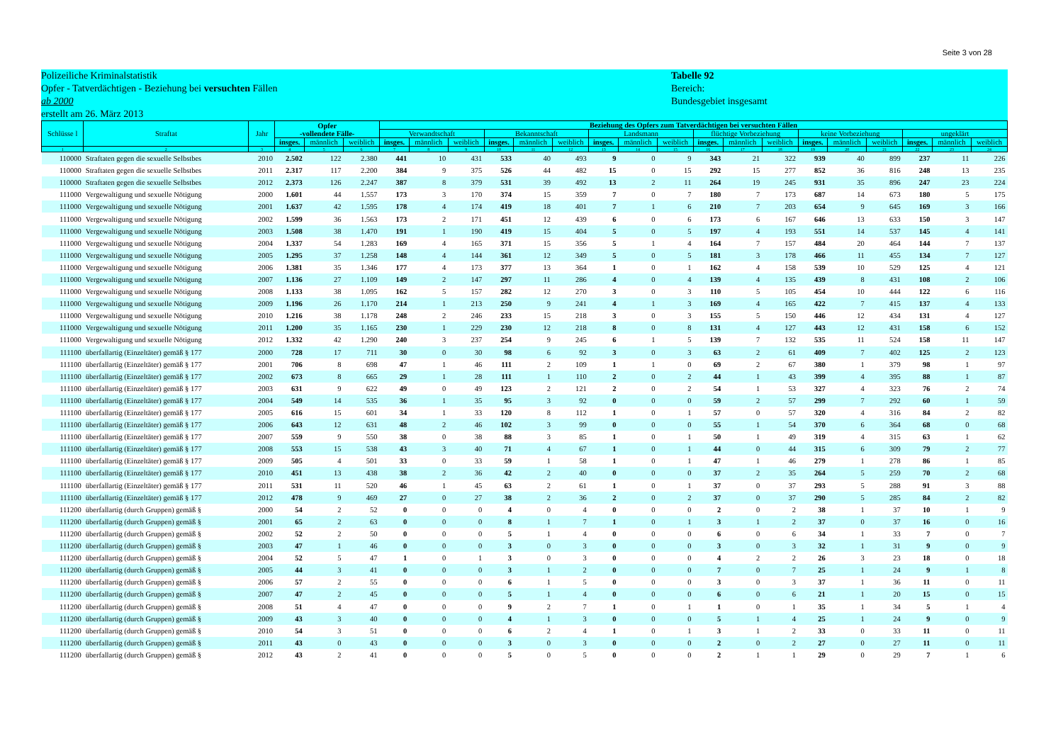Seite 3 von 28
Polizeiliche Kriminalstatistik
Opfer - Tatverdächtigen - Beziehung bei versuchten Fällen
ab 2000
erstellt am 26. März 2013
Tabelle 92
Bereich:
Bundesgebiet insgesamt
| Schlüsse l | Straftat | Jahr | Opfer -vollendete Fälle- | | | Beziehung des Opfers zum Tatverdächtigen bei versuchten Fällen | | | | | | | | | | | | | | | | | |
| --- | --- | --- | --- | --- | --- | --- | --- | --- | --- | --- | --- | --- | --- | --- | --- | --- | --- | --- | --- | --- | --- | --- | --- |
| | | | | | | Verwandtschaft | | | Bekanntschaft | | | Landsmann | | | flüchtige Vorbeziehung | | | keine Vorbeziehung | | | ungeklärt | | |
| | | | insges. | männlich | weiblich | insges. | männlich | weiblich | insges. | männlich | weiblich | insges. | männlich | weiblich | insges. | männlich | weiblich | insges. | männlich | weiblich | insges. | männlich | weiblich |
| 1 | 2 | 3 | 4 | 5 | 6 | 7 | 8 | 9 | 10 | 11 | 12 | 13 | 14 | 15 | 16 | 17 | 18 | 19 | 20 | 21 | 22 | 23 | 24 |
| 110000 | Straftaten gegen die sexuelle Selbstbes | 2010 | 2.502 | 122 | 2.380 | 441 | 10 | 431 | 533 | 40 | 493 | 9 | 0 | 9 | 343 | 21 | 322 | 939 | 40 | 899 | 237 | 11 | 226 |
| 110000 | Straftaten gegen die sexuelle Selbstbes | 2011 | 2.317 | 117 | 2.200 | 384 | 9 | 375 | 526 | 44 | 482 | 15 | 0 | 15 | 292 | 15 | 277 | 852 | 36 | 816 | 248 | 13 | 235 |
| 110000 | Straftaten gegen die sexuelle Selbstbes | 2012 | 2.373 | 126 | 2.247 | 387 | 8 | 379 | 531 | 39 | 492 | 13 | 2 | 11 | 264 | 19 | 245 | 931 | 35 | 896 | 247 | 23 | 224 |
| 111000 | Vergewaltigung und sexuelle Nötigung | 2000 | 1.601 | 44 | 1.557 | 173 | 3 | 170 | 374 | 15 | 359 | 7 | 0 | 7 | 180 | 7 | 173 | 687 | 14 | 673 | 180 | 5 | 175 |
| 111000 | Vergewaltigung und sexuelle Nötigung | 2001 | 1.637 | 42 | 1.595 | 178 | 4 | 174 | 419 | 18 | 401 | 7 | 1 | 6 | 210 | 7 | 203 | 654 | 9 | 645 | 169 | 3 | 166 |
| 111000 | Vergewaltigung und sexuelle Nötigung | 2002 | 1.599 | 36 | 1.563 | 173 | 2 | 171 | 451 | 12 | 439 | 6 | 0 | 6 | 173 | 6 | 167 | 646 | 13 | 633 | 150 | 3 | 147 |
| 111000 | Vergewaltigung und sexuelle Nötigung | 2003 | 1.508 | 38 | 1.470 | 191 | 1 | 190 | 419 | 15 | 404 | 5 | 0 | 5 | 197 | 4 | 193 | 551 | 14 | 537 | 145 | 4 | 141 |
| 111000 | Vergewaltigung und sexuelle Nötigung | 2004 | 1.337 | 54 | 1.283 | 169 | 4 | 165 | 371 | 15 | 356 | 5 | 1 | 4 | 164 | 7 | 157 | 484 | 20 | 464 | 144 | 7 | 137 |
| 111000 | Vergewaltigung und sexuelle Nötigung | 2005 | 1.295 | 37 | 1.258 | 148 | 4 | 144 | 361 | 12 | 349 | 5 | 0 | 5 | 181 | 3 | 178 | 466 | 11 | 455 | 134 | 7 | 127 |
| 111000 | Vergewaltigung und sexuelle Nötigung | 2006 | 1.381 | 35 | 1.346 | 177 | 4 | 173 | 377 | 13 | 364 | 1 | 0 | 1 | 162 | 4 | 158 | 539 | 10 | 529 | 125 | 4 | 121 |
| 111000 | Vergewaltigung und sexuelle Nötigung | 2007 | 1.136 | 27 | 1.109 | 149 | 2 | 147 | 297 | 11 | 286 | 4 | 0 | 4 | 139 | 4 | 135 | 439 | 8 | 431 | 108 | 2 | 106 |
| 111000 | Vergewaltigung und sexuelle Nötigung | 2008 | 1.133 | 38 | 1.095 | 162 | 5 | 157 | 282 | 12 | 270 | 3 | 0 | 3 | 110 | 5 | 105 | 454 | 10 | 444 | 122 | 6 | 116 |
| 111000 | Vergewaltigung und sexuelle Nötigung | 2009 | 1.196 | 26 | 1.170 | 214 | 1 | 213 | 250 | 9 | 241 | 4 | 1 | 3 | 169 | 4 | 165 | 422 | 7 | 415 | 137 | 4 | 133 |
| 111000 | Vergewaltigung und sexuelle Nötigung | 2010 | 1.216 | 38 | 1.178 | 248 | 2 | 246 | 233 | 15 | 218 | 3 | 0 | 3 | 155 | 5 | 150 | 446 | 12 | 434 | 131 | 4 | 127 |
| 111000 | Vergewaltigung und sexuelle Nötigung | 2011 | 1.200 | 35 | 1.165 | 230 | 1 | 229 | 230 | 12 | 218 | 8 | 0 | 8 | 131 | 4 | 127 | 443 | 12 | 431 | 158 | 6 | 152 |
| 111000 | Vergewaltigung und sexuelle Nötigung | 2012 | 1.332 | 42 | 1.290 | 240 | 3 | 237 | 254 | 9 | 245 | 6 | 1 | 5 | 139 | 7 | 132 | 535 | 11 | 524 | 158 | 11 | 147 |
| 111100 | überfallartig (Einzeltäter) gemäß § 177 | 2000 | 728 | 17 | 711 | 30 | 0 | 30 | 98 | 6 | 92 | 3 | 0 | 3 | 63 | 2 | 61 | 409 | 7 | 402 | 125 | 2 | 123 |
| 111100 | überfallartig (Einzeltäter) gemäß § 177 | 2001 | 706 | 8 | 698 | 47 | 1 | 46 | 111 | 2 | 109 | 1 | 1 | 0 | 69 | 2 | 67 | 380 | 1 | 379 | 98 | 1 | 97 |
| 111100 | überfallartig (Einzeltäter) gemäß § 177 | 2002 | 673 | 8 | 665 | 29 | 1 | 28 | 111 | 1 | 110 | 2 | 0 | 2 | 44 | 1 | 43 | 399 | 4 | 395 | 88 | 1 | 87 |
| 111100 | überfallartig (Einzeltäter) gemäß § 177 | 2003 | 631 | 9 | 622 | 49 | 0 | 49 | 123 | 2 | 121 | 2 | 0 | 2 | 54 | 1 | 53 | 327 | 4 | 323 | 76 | 2 | 74 |
| 111100 | überfallartig (Einzeltäter) gemäß § 177 | 2004 | 549 | 14 | 535 | 36 | 1 | 35 | 95 | 3 | 92 | 0 | 0 | 0 | 59 | 2 | 57 | 299 | 7 | 292 | 60 | 1 | 59 |
| 111100 | überfallartig (Einzeltäter) gemäß § 177 | 2005 | 616 | 15 | 601 | 34 | 1 | 33 | 120 | 8 | 112 | 1 | 0 | 1 | 57 | 0 | 57 | 320 | 4 | 316 | 84 | 2 | 82 |
| 111100 | überfallartig (Einzeltäter) gemäß § 177 | 2006 | 643 | 12 | 631 | 48 | 2 | 46 | 102 | 3 | 99 | 0 | 0 | 0 | 55 | 1 | 54 | 370 | 6 | 364 | 68 | 0 | 68 |
| 111100 | überfallartig (Einzeltäter) gemäß § 177 | 2007 | 559 | 9 | 550 | 38 | 0 | 38 | 88 | 3 | 85 | 1 | 0 | 1 | 50 | 1 | 49 | 319 | 4 | 315 | 63 | 1 | 62 |
| 111100 | überfallartig (Einzeltäter) gemäß § 177 | 2008 | 553 | 15 | 538 | 43 | 3 | 40 | 71 | 4 | 67 | 1 | 0 | 1 | 44 | 0 | 44 | 315 | 6 | 309 | 79 | 2 | 77 |
| 111100 | überfallartig (Einzeltäter) gemäß § 177 | 2009 | 505 | 4 | 501 | 33 | 0 | 33 | 59 | 1 | 58 | 1 | 0 | 1 | 47 | 1 | 46 | 279 | 1 | 278 | 86 | 1 | 85 |
| 111100 | überfallartig (Einzeltäter) gemäß § 177 | 2010 | 451 | 13 | 438 | 38 | 2 | 36 | 42 | 2 | 40 | 0 | 0 | 0 | 37 | 2 | 35 | 264 | 5 | 259 | 70 | 2 | 68 |
| 111100 | überfallartig (Einzeltäter) gemäß § 177 | 2011 | 531 | 11 | 520 | 46 | 1 | 45 | 63 | 2 | 61 | 1 | 0 | 1 | 37 | 0 | 37 | 293 | 5 | 288 | 91 | 3 | 88 |
| 111100 | überfallartig (Einzeltäter) gemäß § 177 | 2012 | 478 | 9 | 469 | 27 | 0 | 27 | 38 | 2 | 36 | 2 | 0 | 2 | 37 | 0 | 37 | 290 | 5 | 285 | 84 | 2 | 82 |
| 111200 | überfallartig (durch Gruppen) gemäß § | 2000 | 54 | 2 | 52 | 0 | 0 | 0 | 4 | 0 | 4 | 0 | 0 | 0 | 2 | 0 | 2 | 38 | 1 | 37 | 10 | 1 | 9 |
| 111200 | überfallartig (durch Gruppen) gemäß § | 2001 | 65 | 2 | 63 | 0 | 0 | 0 | 8 | 1 | 7 | 1 | 0 | 1 | 3 | 1 | 2 | 37 | 0 | 37 | 16 | 0 | 16 |
| 111200 | überfallartig (durch Gruppen) gemäß § | 2002 | 52 | 2 | 50 | 0 | 0 | 0 | 5 | 1 | 4 | 0 | 0 | 0 | 6 | 0 | 6 | 34 | 1 | 33 | 7 | 0 | 7 |
| 111200 | überfallartig (durch Gruppen) gemäß § | 2003 | 47 | 1 | 46 | 0 | 0 | 0 | 3 | 0 | 3 | 0 | 0 | 0 | 3 | 0 | 3 | 32 | 1 | 31 | 9 | 0 | 9 |
| 111200 | überfallartig (durch Gruppen) gemäß § | 2004 | 52 | 5 | 47 | 1 | 0 | 1 | 3 | 0 | 3 | 0 | 0 | 0 | 4 | 2 | 2 | 26 | 3 | 23 | 18 | 0 | 18 |
| 111200 | überfallartig (durch Gruppen) gemäß § | 2005 | 44 | 3 | 41 | 0 | 0 | 0 | 3 | 1 | 2 | 0 | 0 | 0 | 7 | 0 | 7 | 25 | 1 | 24 | 9 | 1 | 8 |
| 111200 | überfallartig (durch Gruppen) gemäß § | 2006 | 57 | 2 | 55 | 0 | 0 | 0 | 6 | 1 | 5 | 0 | 0 | 0 | 3 | 0 | 3 | 37 | 1 | 36 | 11 | 0 | 11 |
| 111200 | überfallartig (durch Gruppen) gemäß § | 2007 | 47 | 2 | 45 | 0 | 0 | 0 | 5 | 1 | 4 | 0 | 0 | 0 | 6 | 0 | 6 | 21 | 1 | 20 | 15 | 0 | 15 |
| 111200 | überfallartig (durch Gruppen) gemäß § | 2008 | 51 | 4 | 47 | 0 | 0 | 0 | 9 | 2 | 7 | 1 | 0 | 1 | 1 | 0 | 1 | 35 | 1 | 34 | 5 | 1 | 4 |
| 111200 | überfallartig (durch Gruppen) gemäß § | 2009 | 43 | 3 | 40 | 0 | 0 | 0 | 4 | 1 | 3 | 0 | 0 | 0 | 5 | 1 | 4 | 25 | 1 | 24 | 9 | 0 | 9 |
| 111200 | überfallartig (durch Gruppen) gemäß § | 2010 | 54 | 3 | 51 | 0 | 0 | 0 | 6 | 2 | 4 | 1 | 0 | 1 | 3 | 1 | 2 | 33 | 0 | 33 | 11 | 0 | 11 |
| 111200 | überfallartig (durch Gruppen) gemäß § | 2011 | 43 | 0 | 43 | 0 | 0 | 0 | 3 | 0 | 3 | 0 | 0 | 0 | 2 | 0 | 2 | 27 | 0 | 27 | 11 | 0 | 11 |
| 111200 | überfallartig (durch Gruppen) gemäß § | 2012 | 43 | 2 | 41 | 0 | 0 | 0 | 5 | 0 | 5 | 0 | 0 | 0 | 2 | 1 | 1 | 29 | 0 | 29 | 7 | 1 | 6 |